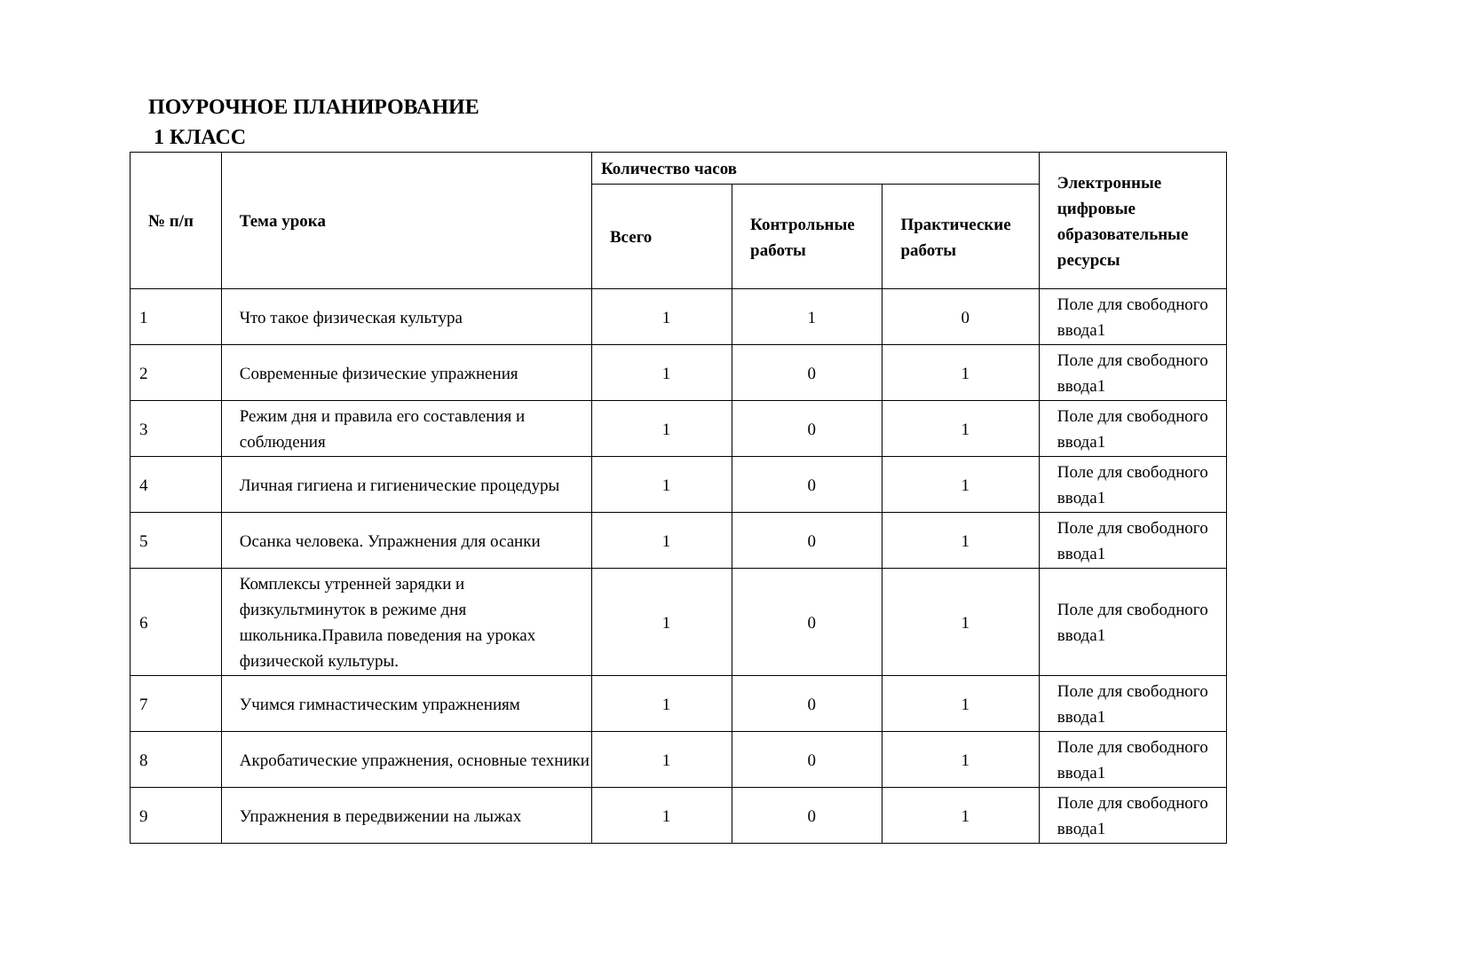ПОУРОЧНОЕ ПЛАНИРОВАНИЕ
1 КЛАСС
| № п/п | Тема урока | Количество часов | | | Электронные цифровые образовательные ресурсы |
| --- | --- | --- | --- | --- | --- |
| | | Всего | Контрольные работы | Практические работы | |
| 1 | Что такое физическая культура | 1 | 1 | 0 | Поле для свободного ввода1 |
| 2 | Современные физические упражнения | 1 | 0 | 1 | Поле для свободного ввода1 |
| 3 | Режим дня и правила его составления и соблюдения | 1 | 0 | 1 | Поле для свободного ввода1 |
| 4 | Личная гигиена и гигиенические процедуры | 1 | 0 | 1 | Поле для свободного ввода1 |
| 5 | Осанка человека. Упражнения для осанки | 1 | 0 | 1 | Поле для свободного ввода1 |
| 6 | Комплексы утренней зарядки и физкультминуток в режиме дня школьника.Правила поведения на уроках физической культуры. | 1 | 0 | 1 | Поле для свободного ввода1 |
| 7 | Учимся гимнастическим упражнениям | 1 | 0 | 1 | Поле для свободного ввода1 |
| 8 | Акробатические упражнения, основные техники | 1 | 0 | 1 | Поле для свободного ввода1 |
| 9 | Упражнения в передвижении на лыжах | 1 | 0 | 1 | Поле для свободного ввода1 |